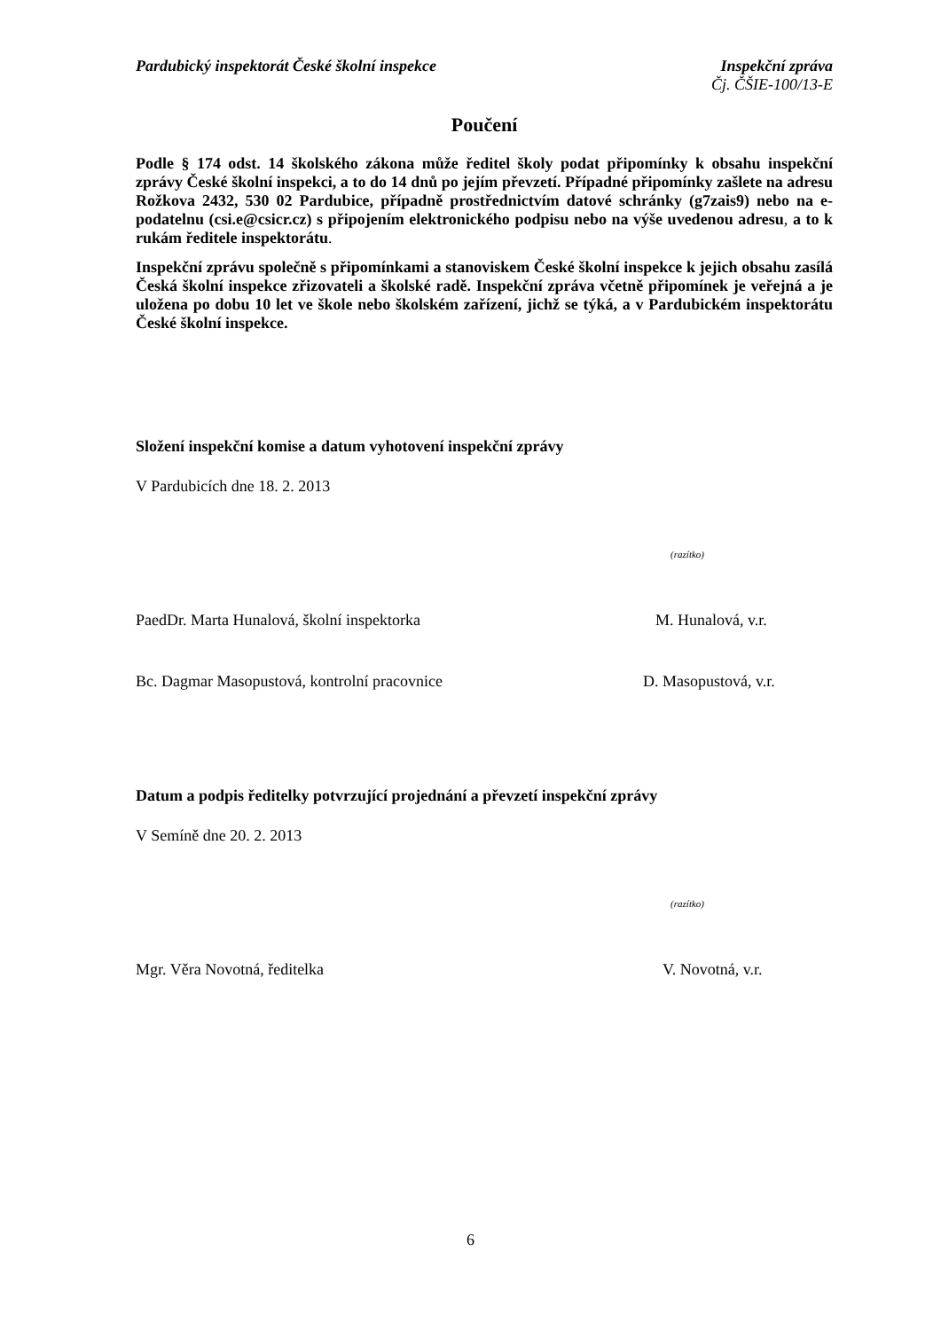Pardubický inspektorát České školní inspekce Inspekční zpráva
Čj. ČŠIE-100/13-E
Poučení
Podle § 174 odst. 14 školského zákona může ředitel školy podat připomínky k obsahu inspekční zprávy České školní inspekci, a to do 14 dnů po jejím převzetí. Případné připomínky zašlete na adresu Rožkova 2432, 530 02 Pardubice, případně prostřednictvím datové schránky (g7zais9) nebo na e-podatelnu (csi.e@csicr.cz) s připojením elektronického podpisu nebo na výše uvedenou adresu, a to k rukám ředitele inspektorátu.
Inspekční zprávu společně s připomínkami a stanoviskem České školní inspekce k jejich obsahu zasílá Česká školní inspekce zřizovateli a školské radě. Inspekční zpráva včetně připomínek je veřejná a je uložena po dobu 10 let ve škole nebo školském zařízení, jichž se týká, a v Pardubickém inspektorátu České školní inspekce.
Složení inspekční komise a datum vyhotovení inspekční zprávy
V Pardubicích dne 18. 2. 2013
(razítko)
PaedDr. Marta Hunalová, školní inspektorka M. Hunalová, v.r.
Bc. Dagmar Masopustová, kontrolní pracovnice D. Masopustová, v.r.
Datum a podpis ředitelky potvrzující projednání a převzetí inspekční zprávy
V Semíně dne 20. 2. 2013
(razítko)
Mgr. Věra Novotná, ředitelka V. Novotná, v.r.
6